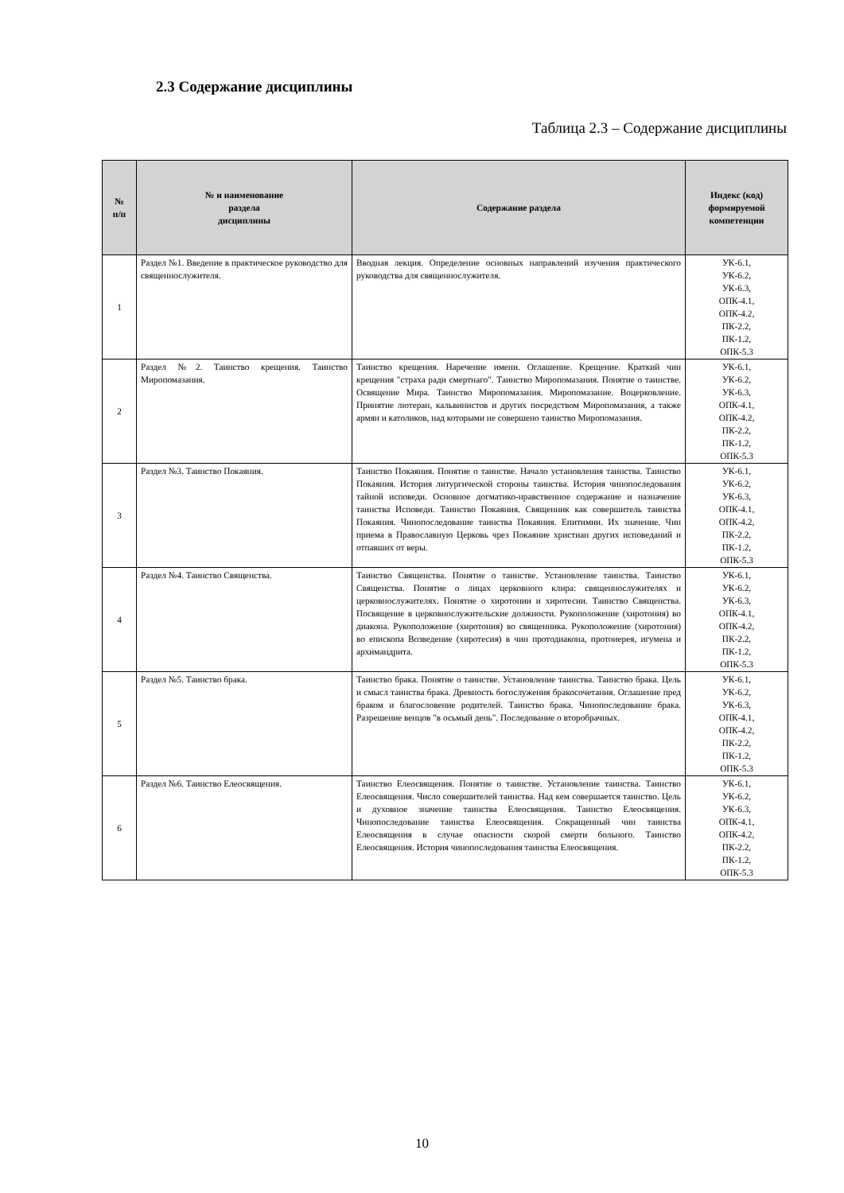2.3 Содержание дисциплины
Таблица 2.3 – Содержание дисциплины
| № п/п | № и наименование раздела дисциплины | Содержание раздела | Индекс (код) формируемой компетенции |
| --- | --- | --- | --- |
| 1 | Раздел №1. Введение в практическое руководство для священнослужителя. | Вводная лекция. Определение основных направлений изучения практического руководства для священнослужителя. | УК-6.1, УК-6.2, УК-6.3, ОПК-4.1, ОПК-4.2, ПК-2.2, ПК-1.2, ОПК-5.3 |
| 2 | Раздел №2. Таинство крещения. Таинство Миропомазания. | Таинство крещения. Наречение имени. Оглашение. Крещение. Краткий чин крещения "страха ради смертнаго". Таинство Миропомазания. Понятие о таинстве. Освящение Мира. Таинство Миропомазания. Миропомазание. Воцерковление. Принятие лютеран, кальвинистов и других посредством Миропомазания, а также армян и католиков, над которыми не совершено таинство Миропомазания. | УК-6.1, УК-6.2, УК-6.3, ОПК-4.1, ОПК-4.2, ПК-2.2, ПК-1.2, ОПК-5.3 |
| 3 | Раздел №3. Таинство Покаяния. | Таинство Покаяния. Понятие о таинстве. Начало установления таинства. Таинство Покаяния. История литургической стороны таинства. История чинопоследования тайной исповеди. Основное догматико-нравственное содержание и назначение таинства Исповеди. Таинство Покаяния. Священник как совершитель таинства Покаяния. Чинопоследование таинства Покаяния. Епитимии. Их значение. Чин приема в Православную Церковь чрез Покаяние христиан других исповеданий и отпавших от веры. | УК-6.1, УК-6.2, УК-6.3, ОПК-4.1, ОПК-4.2, ПК-2.2, ПК-1.2, ОПК-5.3 |
| 4 | Раздел №4. Таинство Священства. | Таинство Священства. Понятие о таинстве. Установление таинства. Таинство Священства. Понятие о лицах церковного клира: священнослужителях и церковнослужителях. Понятие о хиротонии и хиротесии. Таинство Священства. Посвящение в церковнослужительские должности. Рукоположение (хиротония) во диакона. Рукоположение (хиротония) во священника. Рукоположение (хиротония) во епископа Возведение (хиротесия) в чин протодиакона, протоиерея, игумена и архимандрита. | УК-6.1, УК-6.2, УК-6.3, ОПК-4.1, ОПК-4.2, ПК-2.2, ПК-1.2, ОПК-5.3 |
| 5 | Раздел №5. Таинство брака. | Таинство брака. Понятие о таинстве. Установление таинства. Таинство брака. Цель и смысл таинства брака. Древность богослужения бракосочетания. Оглашение пред браком и благословение родителей. Таинство брака. Чинопоследование брака. Разрешение венцов "в осьмый день". Последование о второбрачных. | УК-6.1, УК-6.2, УК-6.3, ОПК-4.1, ОПК-4.2, ПК-2.2, ПК-1.2, ОПК-5.3 |
| 6 | Раздел №6. Таинство Елеосвящения. | Таинство Елеосвящения. Понятие о таинстве. Установление таинства. Таинство Елеосвящения. Число совершителей таинства. Над кем совершается таинство. Цель и духовное значение таинства Елеосвящения. Таинство Елеосвящения. Чинопоследование таинства Елеосвящения. Сокращенный чин таинства Елеосвящения в случае опасности скорой смерти больного. Таинство Елеосвящения. История чинопоследования таинства Елеосвящения. | УК-6.1, УК-6.2, УК-6.3, ОПК-4.1, ОПК-4.2, ПК-2.2, ПК-1.2, ОПК-5.3 |
10